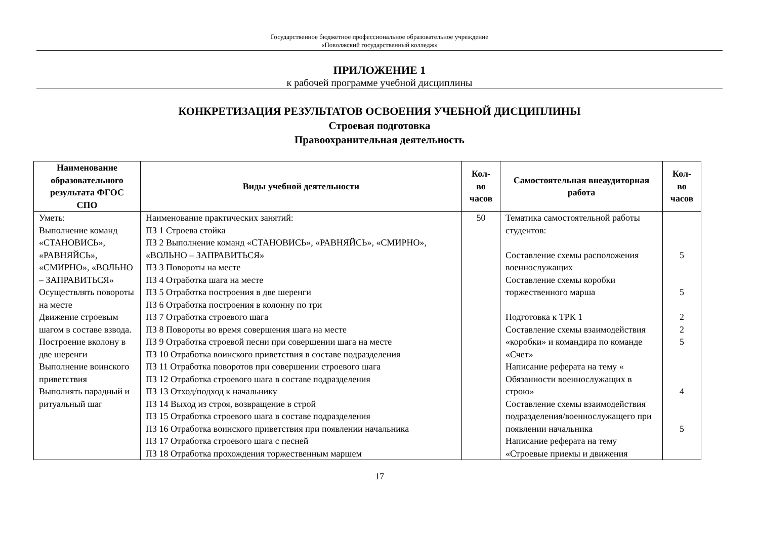Государственное бюджетное профессиональное образовательное учреждение
«Поволжский государственный колледж»
ПРИЛОЖЕНИЕ 1
к рабочей программе учебной дисциплины
КОНКРЕТИЗАЦИЯ РЕЗУЛЬТАТОВ ОСВОЕНИЯ УЧЕБНОЙ ДИСЦИПЛИНЫ
Строевая подготовка
Правоохранительная деятельность
| Наименование образовательного результата ФГОС СПО | Виды учебной деятельности | Кол-во часов | Самостоятельная внеаудиторная работа | Кол-во часов |
| --- | --- | --- | --- | --- |
| Уметь: Выполнение команд «СТАНОВИСЬ», «РАВНЯЙСЬ», «СМИРНО», «ВОЛЬНО – ЗАПРАВИТЬСЯ» Осуществлять повороты на месте Движение строевым шагом в составе взвода. Построение вколону в две шеренги Выполнение воинского приветствия Выполнять парадный и ритуальный шаг | Наименование практических занятий: ПЗ 1 Строева стойка ПЗ 2 Выполнение команд «СТАНОВИСЬ», «РАВНЯЙСЬ», «СМИРНО», «ВОЛЬНО – ЗАПРАВИТЬСЯ» ПЗ 3 Повороты на месте ПЗ 4 Отработка шага на месте ПЗ 5 Отработка построения в две шеренги ПЗ 6 Отработка построения в колонну по три ПЗ 7 Отработка строевого шага ПЗ 8 Повороты во время совершения шага на месте ПЗ 9 Отработка строевой песни при совершении шага на месте ПЗ 10 Отработка воинского приветствия в составе подразделения ПЗ 11 Отработка поворотов при совершении строевого шага ПЗ 12 Отработка строевого шага в составе подразделения ПЗ 13 Отход/подход к начальнику ПЗ 14 Выход из строя, возвращение в строй ПЗ 15 Отработка строевого шага в составе подразделения ПЗ 16 Отработка воинского приветствия при появлении начальника ПЗ 17 Отработка строевого шага с песней ПЗ 18 Отработка прохождения торжественным маршем | 50 | Тематика самостоятельной работы студентов: Составление схемы расположения военнослужащих Составление схемы коробки торжественного марша Подготовка к ТРК 1 Составление схемы взаимодействия «коробки» и командира по команде «Счет» Написание реферата на тему « Обязанности военнослужащих в строю» Составление схемы взаимодействия подразделения/военнослужащего при появлении начальника Написание реферата на тему «Строевые приемы и движения | 5 5 2 2 5 4 5 |
17